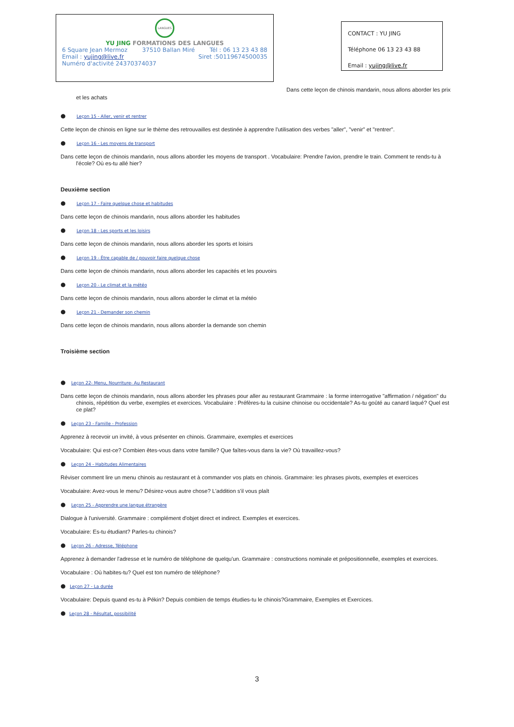LANGUES
YU JING FORMATIONS DES LANGUES
6 Square Jean Mermoz 37510 Ballan Miré Tél : 06 13 23 43 88
Email : yujing@live.fr Siret :50119674500035
Numéro d'activité 24370374037
CONTACT : YU JING
Téléphone 06 13 23 43 88
Email : yujing@live.fr
Dans cette leçon de chinois mandarin, nous allons aborder les prix
et les achats
● Leçon 15 - Aller, venir et rentrer
Cette leçon de chinois en ligne sur le thème des retrouvailles est destinée à apprendre l'utilisation des verbes "aller", "venir" et "rentrer".
● Leçon 16 - Les moyens de transport
Dans cette leçon de chinois mandarin, nous allons aborder les moyens de transport . Vocabulaire: Prendre l'avion, prendre le train. Comment te rends-tu à l'école? Où es-tu allé hier?
Deuxième section
● Leçon 17 - Faire quelque chose et habitudes
Dans cette leçon de chinois mandarin, nous allons aborder les habitudes
● Leçon 18 - Les sports et les loisirs
Dans cette leçon de chinois mandarin, nous allons aborder les sports et loisirs
● Leçon 19 - Être capable de / pouvoir faire quelque chose
Dans cette leçon de chinois mandarin, nous allons aborder les capacités et les pouvoirs
● Leçon 20 - Le climat et la météo
Dans cette leçon de chinois mandarin, nous allons aborder le climat et la météo
● Leçon 21 - Demander son chemin
Dans cette leçon de chinois mandarin, nous allons aborder la demande son chemin
Troisième section
● Leçon 22- Menu, Nourriture- Au Restaurant
Dans cette leçon de chinois mandarin, nous allons aborder les phrases pour aller au restaurant Grammaire : la forme interrogative "affirmation / négation" du chinois, répétition du verbe, exemples et exercices. Vocabulaire : Préfères-tu la cuisine chinoise ou occidentale? As-tu goûté au canard laqué? Quel est ce plat?
● Leçon 23 - Famille - Profession
Apprenez à recevoir un invité, à vous présenter en chinois. Grammaire, exemples et exercices
Vocabulaire: Qui est-ce? Combien êtes-vous dans votre famille? Que faîtes-vous dans la vie? Où travaillez-vous?
● Leçon 24 - Habitudes Alimentaires
Réviser comment lire un menu chinois au restaurant et à commander vos plats en chinois. Grammaire: les phrases pivots, exemples et exercices
Vocabulaire: Avez-vous le menu? Désirez-vous autre chose? L'addition s'il vous plaît
● Leçon 25 - Apprendre une langue étrangère
Dialogue à l'université. Grammaire : complément d'objet direct et indirect. Exemples et exercices.
Vocabulaire: Es-tu étudiant? Parles-tu chinois?
● Leçon 26 - Adresse, Téléphone
Apprenez à demander l'adresse et le numéro de téléphone de quelqu'un. Grammaire : constructions nominale et prépositionnelle, exemples et exercices.
Vocabulaire : Où habites-tu? Quel est ton numéro de téléphone?
● Leçon 27 - La durée
Vocabulaire: Depuis quand es-tu à Pékin? Depuis combien de temps étudies-tu le chinois?Grammaire, Exemples et Exercices.
● Leçon 28 - Résultat, possibilité
3